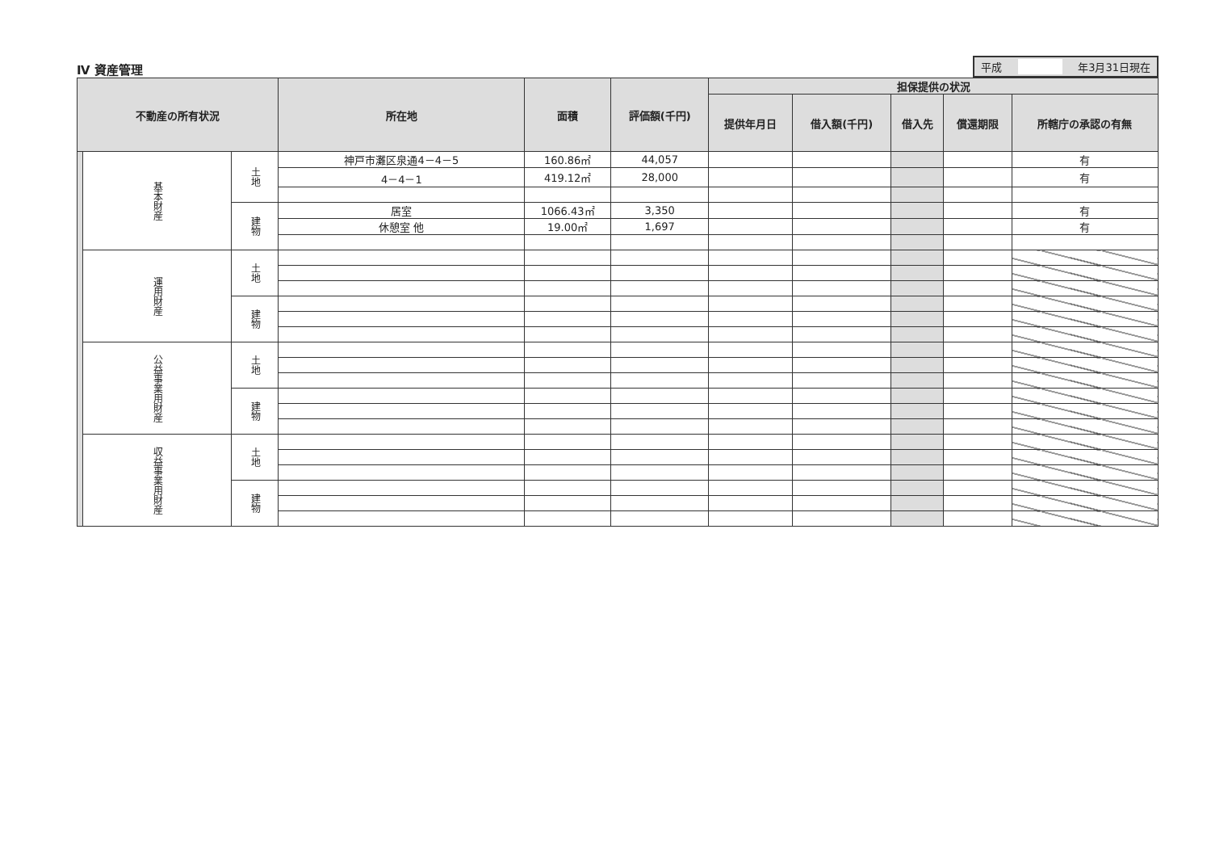Ⅳ 資産管理
平成 年3月31日現在
| 不動産の所有状況 | | | 所在地 | 面積 | 評価額(千円) | 担保提供の状況 | | | | |
| --- | --- | --- | --- | --- | --- | --- | --- | --- | --- | --- |
| | | | | | | 提供年月日 | 借入額(千円) | 借入先 | 償還期限 | 所轄庁の承認の有無 |
| | 基本財産 | 土地 | 神戸市灘区泉通4－4－5 | 160.86㎡ | 44,057 | | | | | 有 |
| | | | 4－4－1 | 419.12㎡ | 28,000 | | | | | 有 |
| | | 建物 | 居室 | 1066.43㎡ | 3,350 | | | | | 有 |
| | | | 休憩室 他 | 19.00㎡ | 1,697 | | | | | 有 |
| | 運用財産 | 土地 | | | | | | | | |
| | | 建物 | | | | | | | | |
| | 公益事業用財産 | 土地 | | | | | | | | |
| | | 建物 | | | | | | | | |
| | 収益事業用財産 | 土地 | | | | | | | | |
| | | 建物 | | | | | | | | |